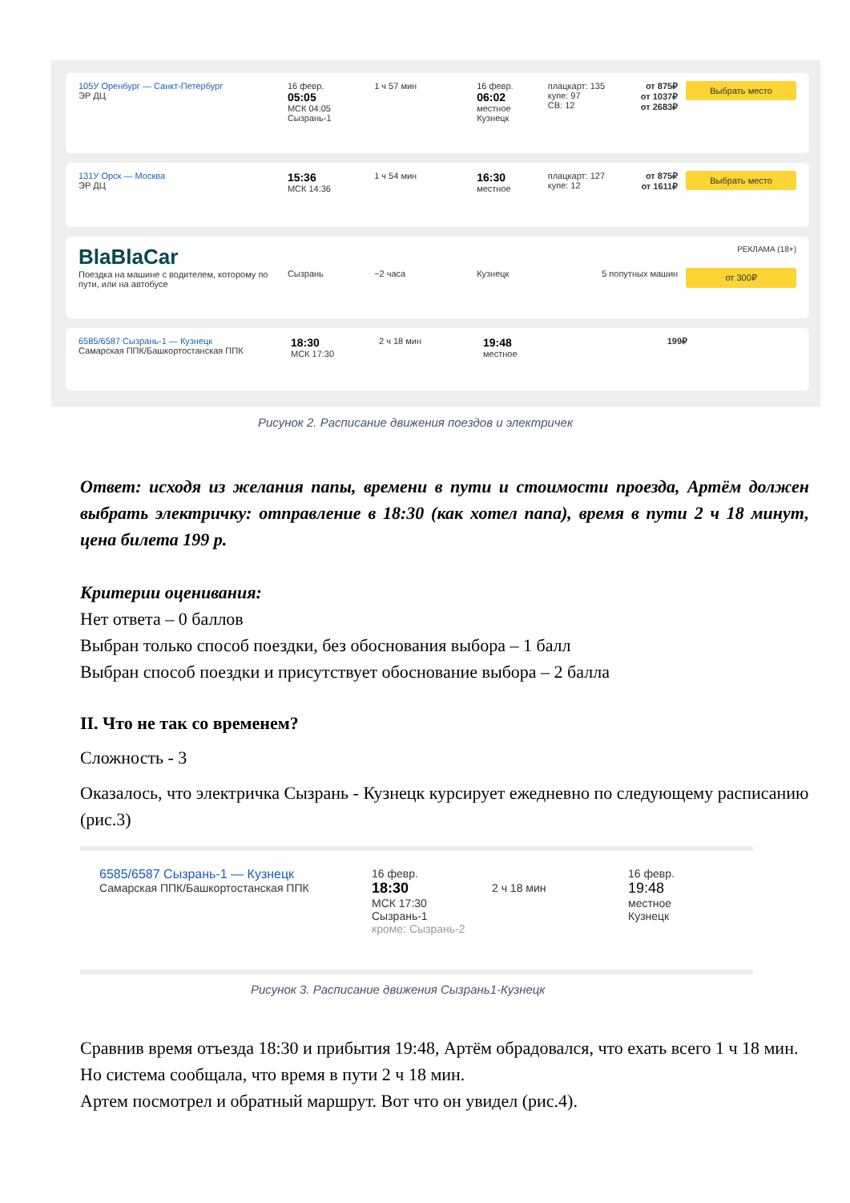105У Оренбург — Санкт-Петербург
ЭР ДЦ
16 февр.
05:05
МСК 04:05
Сызрань-1
1 ч 57 мин 16 февр.
06:02
местное
Кузнецк
плацкарт: 135
купе: 97
СВ: 12
от 875₽
от 1037₽
от 2683₽
Выбрать место
131У Орск — Москва
ЭР ДЦ
15:36
МСК 14:36
1 ч 54 мин
16:30
местное
плацкарт: 127
купе: 12
от 875₽
от 1611₽
Выбрать место
BlaBlaCar
Поездка на машине с водителем, которому по пути, или на автобусе
Сызрань ~2 часа Кузнецк 5 попутных машин
РЕКЛАМА (18+)
от 300₽
6585/6587 Сызрань-1 — Кузнецк
Самарская ППК/Башкортостанская ППК
18:30
МСК 17:30
2 ч 18 мин
19:48
местное
199₽
Рисунок 2. Расписание движения поездов и электричек
Ответ: исходя из желания папы, времени в пути и стоимости проезда, Артём должен выбрать электричку: отправление в 18:30 (как хотел папа), время в пути 2 ч 18 минут, цена билета 199 р.
Критерии оценивания:
Нет ответа – 0 баллов
Выбран только способ поездки, без обоснования выбора – 1 балл
Выбран способ поездки и присутствует обоснование выбора – 2 балла
II. Что не так со временем?
Сложность - 3
Оказалось, что электричка Сызрань - Кузнецк курсирует ежедневно по следующему расписанию (рис.3)
6585/6587 Сызрань-1 — Кузнецк
Самарская ППК/Башкортостанская ППК
16 февр.
18:30
МСК 17:30
Сызрань-1
кроме: Сызрань-2
2 ч 18 мин
16 февр.
19:48
местное
Кузнецк
Рисунок 3. Расписание движения Сызрань1-Кузнецк
Сравнив время отъезда 18:30 и прибытия 19:48, Артём обрадовался, что ехать всего 1 ч 18 мин. Но система сообщала, что время в пути 2 ч 18 мин.
Артем посмотрел и обратный маршрут. Вот что он увидел (рис.4).